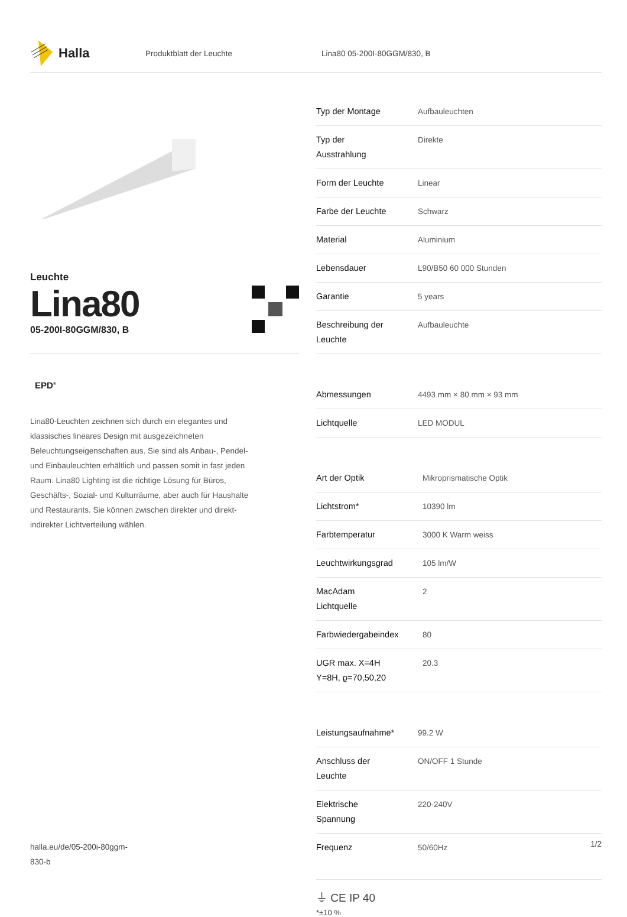Halla
Produktblatt der Leuchte Lina80 05-200I-80GGM/830, B
Leuchte
Lina80
05-200I-80GGM/830, B
EPD<sup>®</sup>
Lina80-Leuchten zeichnen sich durch ein elegantes und klassisches lineares Design mit ausgezeichneten Beleuchtungseigenschaften aus. Sie sind als Anbau-, Pendel- und Einbauleuchten erhältlich und passen somit in fast jeden Raum. Lina80 Lighting ist die richtige Lösung für Büros, Geschäfts-, Sozial- und Kulturräume, aber auch für Haushalte und Restaurants. Sie können zwischen direkter und direkt-indirekter Lichtverteilung wählen.
| Typ der Montage | Aufbauleuchten |
| Typ der Ausstrahlung | Direkte |
| Form der Leuchte | Linear |
| Farbe der Leuchte | Schwarz |
| Material | Aluminium |
| Lebensdauer | L90/B50 60 000 Stunden |
| Garantie | 5 years |
| Beschreibung der Leuchte | Aufbauleuchte |
| Abmessungen | 4493 mm × 80 mm × 93 mm |
| Lichtquelle | LED MODUL |
| Art der Optik | Mikroprismatische Optik |
| Lichtstrom* | 10390 lm |
| Farbtemperatur | 3000 K Warm weiss |
| Leuchtwirkungsgrad | 105 lm/W |
| MacAdam Lichtquelle | 2 |
| Farbwiedergabeindex | 80 |
| UGR max. X=4H Y=8H, ϱ=70,50,20 | 20.3 |
| Leistungsaufnahme* | 99.2 W |
| Anschluss der Leuchte | ON/OFF 1 Stunde |
| Elektrische Spannung | 220-240V |
| Frequenz | 50/60Hz |
⏚ CE IP 40
*±10 %
halla.eu/de/05-200i-80ggm-
830-b
1/2